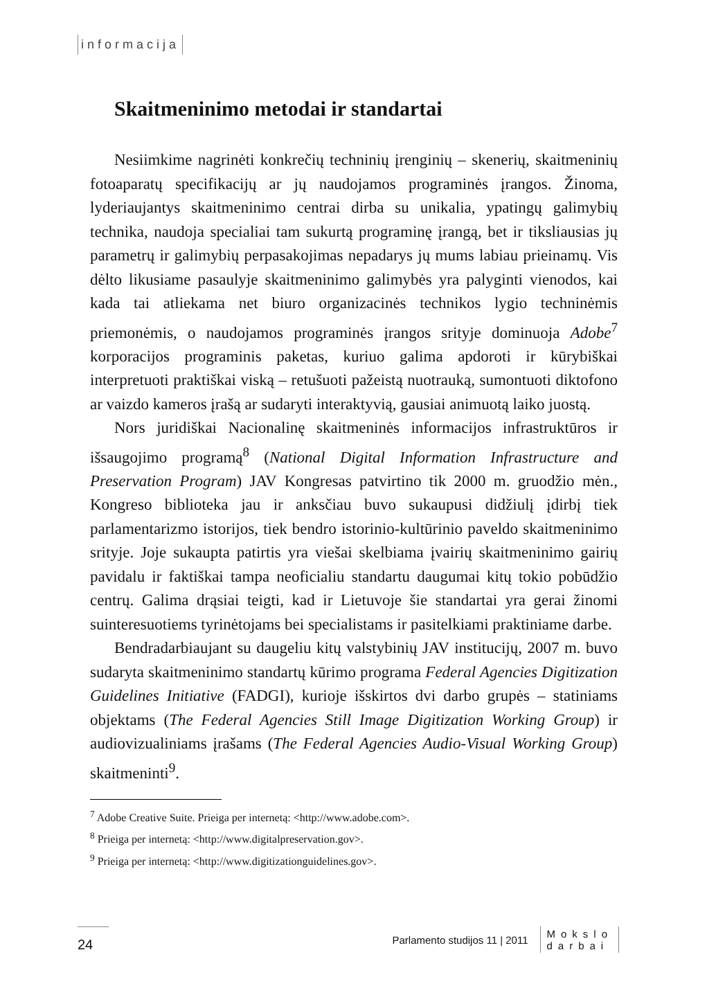informacija
Skaitmeninimo metodai ir standartai
Nesiimkime nagrinėti konkrečių techninių įrenginių – skenerių, skaitmeninių fotoaparatų specifikacijų ar jų naudojamos programinės įrangos. Žinoma, lyderiaujantys skaitmeninimo centrai dirba su unikalia, ypatingų galimybių technika, naudoja specialiai tam sukurtą programinę įrangą, bet ir tiksliausias jų parametrų ir galimybių perpasakojimas nepadarys jų mums labiau prieinamų. Vis dėlto likusiame pasaulyje skaitmeninimo galimybės yra palyginti vienodos, kai kada tai atliekama net biuro organizacinės technikos lygio techninėmis priemonėmis, o naudojamos programinės įrangos srityje dominuoja Adobe<sup>7</sup> korporacijos programinis paketas, kuriuo galima apdoroti ir kūrybiškai interpretuoti praktiškai viską – retušuoti pažeistą nuotrauką, sumontuoti diktofono ar vaizdo kameros įrašą ar sudaryti interaktyvią, gausiai animuotą laiko juostą.
Nors juridiškai Nacionalinę skaitmeninės informacijos infrastruktūros ir išsaugojimo programą<sup>8</sup> (National Digital Information Infrastructure and Preservation Program) JAV Kongresas patvirtino tik 2000 m. gruodžio mėn., Kongreso biblioteka jau ir anksčiau buvo sukaupusi didžiulį įdirbį tiek parlamentarizmo istorijos, tiek bendro istorinio-kultūrinio paveldo skaitmeninimo srityje. Joje sukaupta patirtis yra viešai skelbiama įvairių skaitmeninimo gairių pavidalu ir faktiškai tampa neoficialiu standartu daugumai kitų tokio pobūdžio centrų. Galima drąsiai teigti, kad ir Lietuvoje šie standartai yra gerai žinomi suinteresuotiems tyrinėtojams bei specialistams ir pasitelkiami praktiniame darbe.
Bendradarbiaujant su daugeliu kitų valstybinių JAV institucijų, 2007 m. buvo sudaryta skaitmeninimo standartų kūrimo programa Federal Agencies Digitization Guidelines Initiative (FADGI), kurioje išskirtos dvi darbo grupės – statiniams objektams (The Federal Agencies Still Image Digitization Working Group) ir audiovizualiniams įrašams (The Federal Agencies Audio-Visual Working Group) skaitmeninti<sup>9</sup>.
<sup>7</sup> Adobe Creative Suite. Prieiga per internetą: <http://www.adobe.com>.
<sup>8</sup> Prieiga per internetą: <http://www.digitalpreservation.gov>.
<sup>9</sup> Prieiga per internetą: <http://www.digitizationguidelines.gov>.
24
Parlamento studijos 11 | 2011 Mokslo
darbai